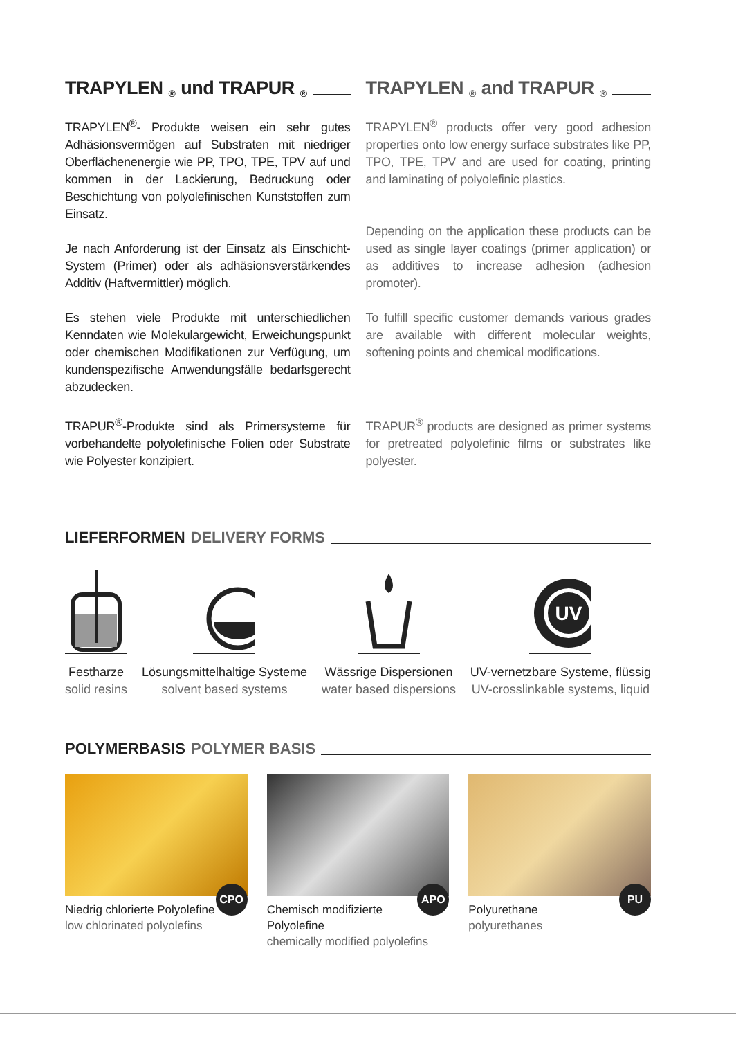TRAPYLEN<sup>®</sup> und TRAPUR<sup>®</sup>
TRAPYLEN<sup>®</sup>- Produkte weisen ein sehr gutes Adhäsionsvermögen auf Substraten mit niedriger Oberflächenenergie wie PP, TPO, TPE, TPV auf und kommen in der Lackierung, Bedruckung oder Beschichtung von polyolefinischen Kunststoffen zum Einsatz.
Je nach Anforderung ist der Einsatz als Einschicht-System (Primer) oder als adhäsionsverstärkendes Additiv (Haftvermittler) möglich.
Es stehen viele Produkte mit unterschiedlichen Kenndaten wie Molekulargewicht, Erweichungspunkt oder chemischen Modifikationen zur Verfügung, um kundenspezifische Anwendungsfälle bedarfsgerecht abzudecken.
TRAPUR<sup>®</sup>-Produkte sind als Primersysteme für vorbehandelte polyolefinische Folien oder Substrate wie Polyester konzipiert.
TRAPYLEN<sup>®</sup> and TRAPUR<sup>®</sup>
TRAPYLEN<sup>®</sup> products offer very good adhesion properties onto low energy surface substrates like PP, TPO, TPE, TPV and are used for coating, printing and laminating of polyolefinic plastics.
Depending on the application these products can be used as single layer coatings (primer application) or as additives to increase adhesion (adhesion promoter).
To fulfill specific customer demands various grades are available with different molecular weights, softening points and chemical modifications.
TRAPUR<sup>®</sup> products are designed as primer systems for pretreated polyolefinic films or substrates like polyester.
LIEFERFORMEN DELIVERY FORMS
Festharze
solid resins
Lösungsmittelhaltige Systeme
solvent based systems
Wässrige Dispersionen
water based dispersions
UV
UV-vernetzbare Systeme, flüssig
UV-crosslinkable systems, liquid
POLYMERBASIS POLYMER BASIS
CPO Niedrig chlorierte Polyolefine
low chlorinated polyolefins
APO Chemisch modifizierte Polyolefine
chemically modified polyolefins
PU Polyurethane
polyurethanes